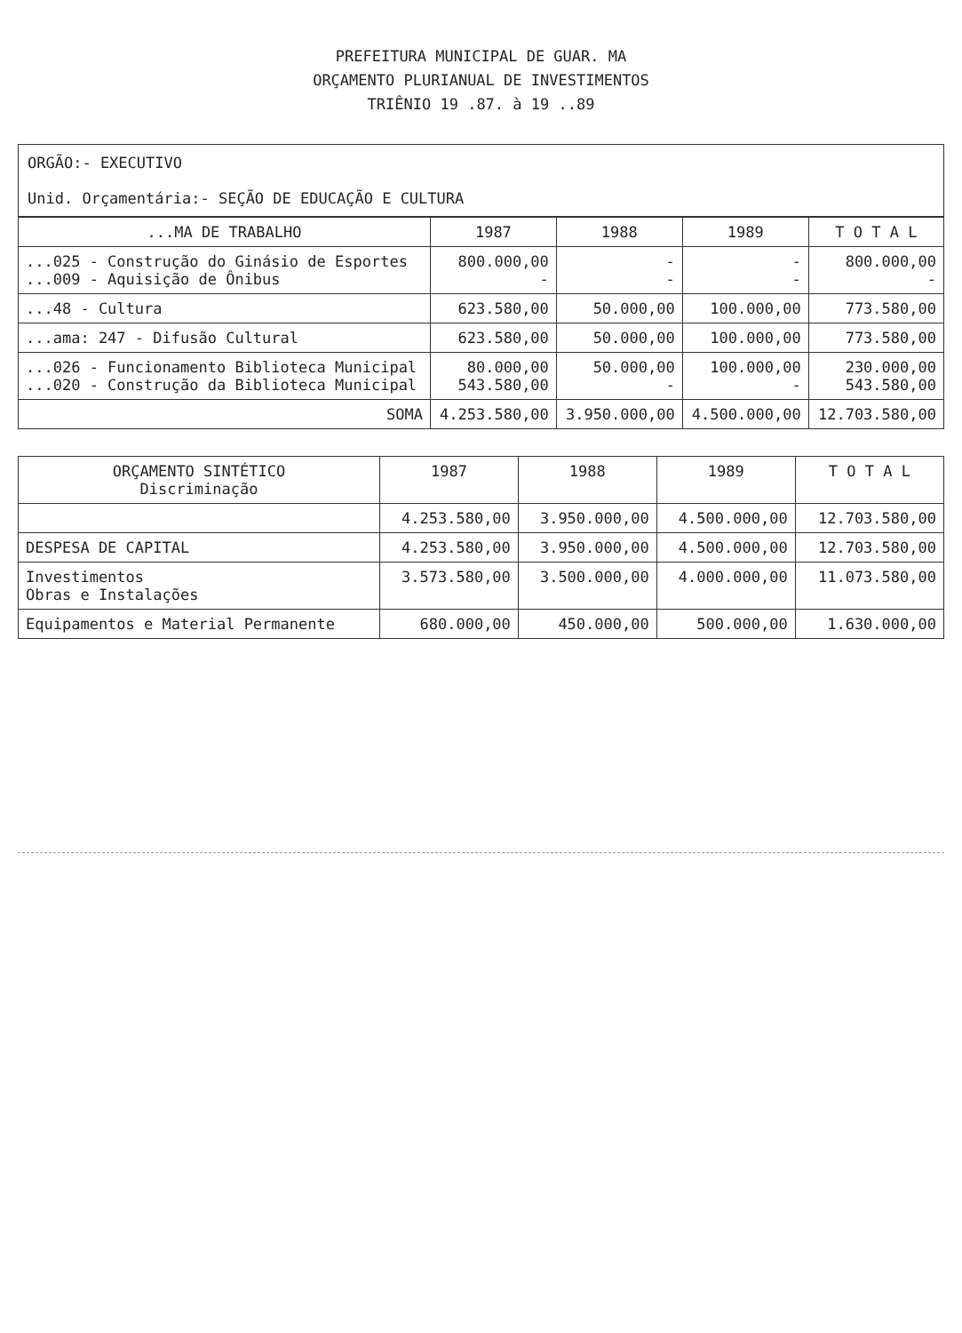PREFEITURA MUNICIPAL DE GUAR. MA
ORÇAMENTO PLURIANUAL DE INVESTIMENTOS
TRIÊNIO 19 .87. à 19 ..89
ORGÃO:- EXECUTIVO
Unid. Orçamentária:- SEÇÃO DE EDUCAÇÃO E CULTURA
| ...MA DE TRABALHO | 1987 | 1988 | 1989 | T O T A L |
| --- | --- | --- | --- | --- |
| ...025 - Construção do Ginásio de Esportes ...009 - Aquisição de Ônibus | 800.000,00 - | - - | - - | 800.000,00 - |
| ...48 - Cultura | 623.580,00 | 50.000,00 | 100.000,00 | 773.580,00 |
| ...ama: 247 - Difusão Cultural | 623.580,00 | 50.000,00 | 100.000,00 | 773.580,00 |
| ...026 - Funcionamento Biblioteca Municipal ...020 - Construção da Biblioteca Municipal | 80.000,00 543.580,00 | 50.000,00 - | 100.000,00 - | 230.000,00 543.580,00 |
| SOMA | 4.253.580,00 | 3.950.000,00 | 4.500.000,00 | 12.703.580,00 |
| ORÇAMENTO SINTÉTICO Discriminação | 1987 | 1988 | 1989 | T O T A L |
| --- | --- | --- | --- | --- |
| | 4.253.580,00 | 3.950.000,00 | 4.500.000,00 | 12.703.580,00 |
| DESPESA DE CAPITAL | 4.253.580,00 | 3.950.000,00 | 4.500.000,00 | 12.703.580,00 |
| Investimentos Obras e Instalações | 3.573.580,00 | 3.500.000,00 | 4.000.000,00 | 11.073.580,00 |
| Equipamentos e Material Permanente | 680.000,00 | 450.000,00 | 500.000,00 | 1.630.000,00 |